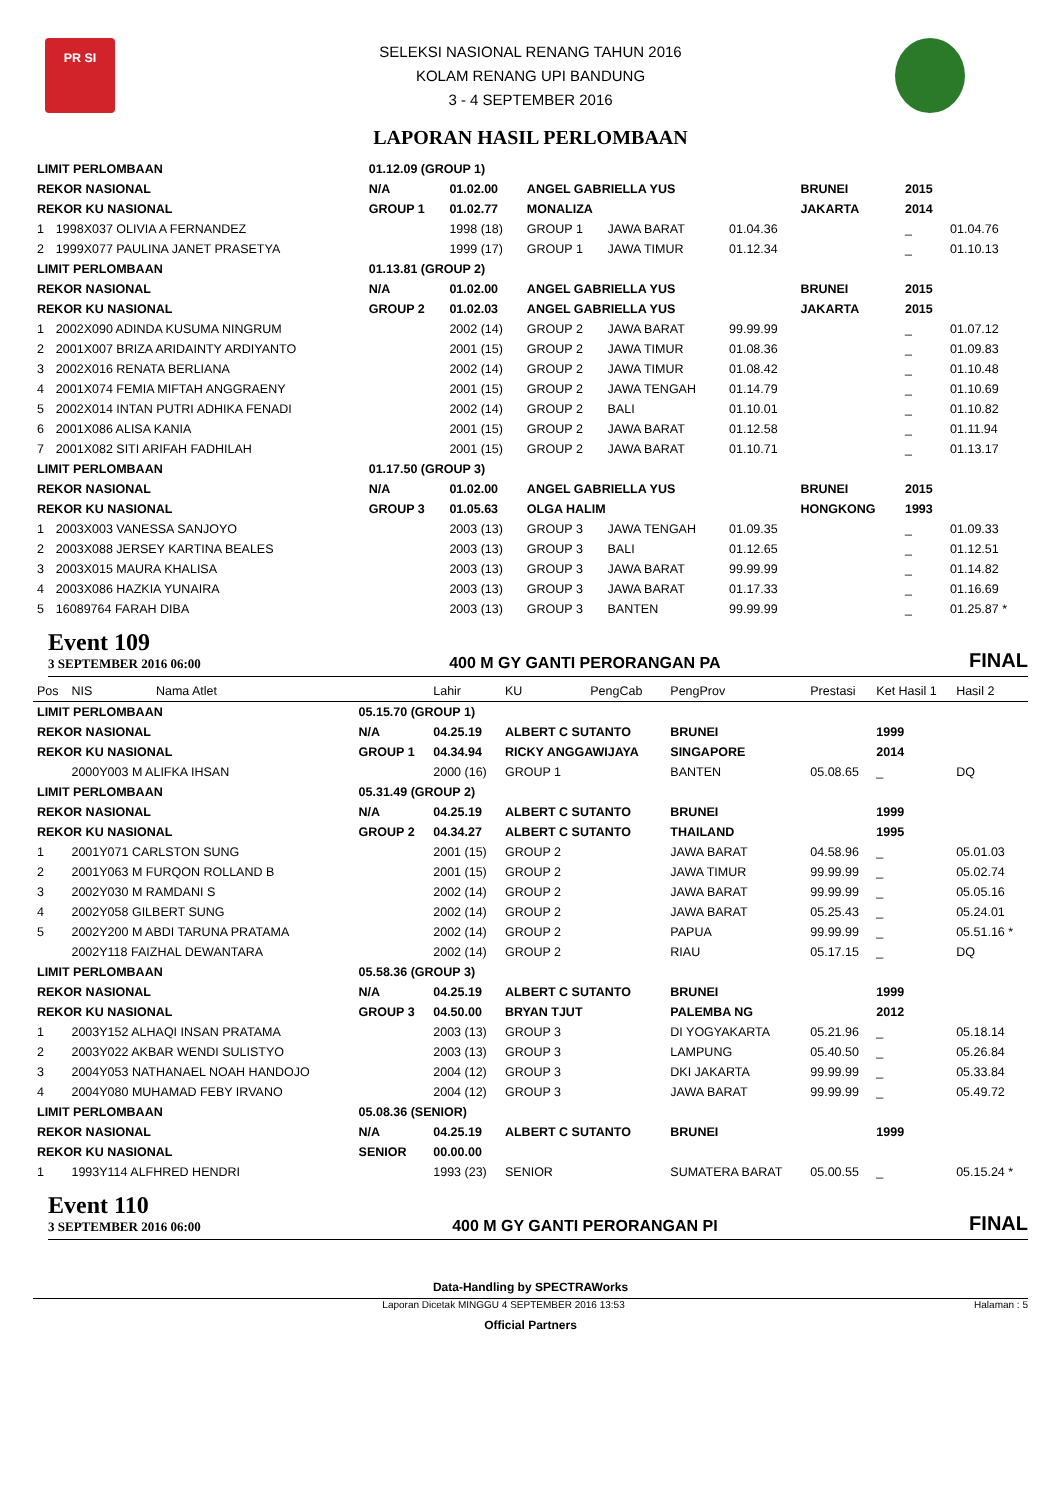PR SI
SELEKSI NASIONAL RENANG TAHUN 2016
KOLAM RENANG UPI BANDUNG
3 - 4 SEPTEMBER 2016
LAPORAN HASIL PERLOMBAAN
| LIMIT PERLOMBAAN | | 01.12.09 (GROUP 1) | | | | | | | |
| REKOR NASIONAL | | N/A | 01.02.00 | ANGEL GABRIELLA YUS | | | BRUNEI | 2015 | |
| REKOR KU NASIONAL | | GROUP 1 | 01.02.77 | MONALIZA | | | JAKARTA | 2014 | |
| 1 | 1998X037 OLIVIA A FERNANDEZ | | 1998 (18) | GROUP 1 | JAWA BARAT | 01.04.36 | | _ | 01.04.76 |
| 2 | 1999X077 PAULINA JANET PRASETYA | | 1999 (17) | GROUP 1 | JAWA TIMUR | 01.12.34 | | _ | 01.10.13 |
| LIMIT PERLOMBAAN | | 01.13.81 (GROUP 2) | | | | | | | |
| REKOR NASIONAL | | N/A | 01.02.00 | ANGEL GABRIELLA YUS | | | BRUNEI | 2015 | |
| REKOR KU NASIONAL | | GROUP 2 | 01.02.03 | ANGEL GABRIELLA YUS | | | JAKARTA | 2015 | |
| 1 | 2002X090 ADINDA KUSUMA NINGRUM | | 2002 (14) | GROUP 2 | JAWA BARAT | 99.99.99 | | _ | 01.07.12 |
| 2 | 2001X007 BRIZA ARIDAINTY ARDIYANTO | | 2001 (15) | GROUP 2 | JAWA TIMUR | 01.08.36 | | _ | 01.09.83 |
| 3 | 2002X016 RENATA BERLIANA | | 2002 (14) | GROUP 2 | JAWA TIMUR | 01.08.42 | | _ | 01.10.48 |
| 4 | 2001X074 FEMIA MIFTAH ANGGRAENY | | 2001 (15) | GROUP 2 | JAWA TENGAH | 01.14.79 | | _ | 01.10.69 |
| 5 | 2002X014 INTAN PUTRI ADHIKA FENADI | | 2002 (14) | GROUP 2 | BALI | 01.10.01 | | _ | 01.10.82 |
| 6 | 2001X086 ALISA KANIA | | 2001 (15) | GROUP 2 | JAWA BARAT | 01.12.58 | | _ | 01.11.94 |
| 7 | 2001X082 SITI ARIFAH FADHILAH | | 2001 (15) | GROUP 2 | JAWA BARAT | 01.10.71 | | _ | 01.13.17 |
| LIMIT PERLOMBAAN | | 01.17.50 (GROUP 3) | | | | | | | |
| REKOR NASIONAL | | N/A | 01.02.00 | ANGEL GABRIELLA YUS | | | BRUNEI | 2015 | |
| REKOR KU NASIONAL | | GROUP 3 | 01.05.63 | OLGA HALIM | | | HONGKONG | 1993 | |
| 1 | 2003X003 VANESSA SANJOYO | | 2003 (13) | GROUP 3 | JAWA TENGAH | 01.09.35 | | _ | 01.09.33 |
| 2 | 2003X088 JERSEY KARTINA BEALES | | 2003 (13) | GROUP 3 | BALI | 01.12.65 | | _ | 01.12.51 |
| 3 | 2003X015 MAURA KHALISA | | 2003 (13) | GROUP 3 | JAWA BARAT | 99.99.99 | | _ | 01.14.82 |
| 4 | 2003X086 HAZKIA YUNAIRA | | 2003 (13) | GROUP 3 | JAWA BARAT | 01.17.33 | | _ | 01.16.69 |
| 5 | 16089764 FARAH DIBA | | 2003 (13) | GROUP 3 | BANTEN | 99.99.99 | | _ | 01.25.87 * |
Event 109
3 SEPTEMBER 2016 06:00
400 M GY GANTI PERORANGAN PA
FINAL
| Pos | NIS | Nama Atlet | | Lahir | KU | PengCab | PengProv | Prestasi | Ket Hasil 1 | Hasil 2 |
| --- | --- | --- | --- | --- | --- | --- | --- | --- | --- | --- |
| LIMIT PERLOMBAAN | | | 05.15.70 (GROUP 1) | | | | | | | |
| REKOR NASIONAL | | | N/A | 04.25.19 | ALBERT C SUTANTO | | BRUNEI | | 1999 | |
| REKOR KU NASIONAL | | | GROUP 1 | 04.34.94 | RICKY ANGGAWIJAYA | | SINGAPORE | | 2014 | |
| | 2000Y003 M ALIFKA IHSAN | | | 2000 (16) | GROUP 1 | | BANTEN | 05.08.65 | _ | DQ |
| LIMIT PERLOMBAAN | | | 05.31.49 (GROUP 2) | | | | | | | |
| REKOR NASIONAL | | | N/A | 04.25.19 | ALBERT C SUTANTO | | BRUNEI | | 1999 | |
| REKOR KU NASIONAL | | | GROUP 2 | 04.34.27 | ALBERT C SUTANTO | | THAILAND | | 1995 | |
| 1 | 2001Y071 CARLSTON SUNG | | | 2001 (15) | GROUP 2 | | JAWA BARAT | 04.58.96 | _ | 05.01.03 |
| 2 | 2001Y063 M FURQON ROLLAND B | | | 2001 (15) | GROUP 2 | | JAWA TIMUR | 99.99.99 | _ | 05.02.74 |
| 3 | 2002Y030 M RAMDANI S | | | 2002 (14) | GROUP 2 | | JAWA BARAT | 99.99.99 | _ | 05.05.16 |
| 4 | 2002Y058 GILBERT SUNG | | | 2002 (14) | GROUP 2 | | JAWA BARAT | 05.25.43 | _ | 05.24.01 |
| 5 | 2002Y200 M ABDI TARUNA PRATAMA | | | 2002 (14) | GROUP 2 | | PAPUA | 99.99.99 | _ | 05.51.16 * |
| | 2002Y118 FAIZHAL DEWANTARA | | | 2002 (14) | GROUP 2 | | RIAU | 05.17.15 | _ | DQ |
| LIMIT PERLOMBAAN | | | 05.58.36 (GROUP 3) | | | | | | | |
| REKOR NASIONAL | | | N/A | 04.25.19 | ALBERT C SUTANTO | | BRUNEI | | 1999 | |
| REKOR KU NASIONAL | | | GROUP 3 | 04.50.00 | BRYAN TJUT | | PALEMBA NG | | 2012 | |
| 1 | 2003Y152 ALHAQI INSAN PRATAMA | | | 2003 (13) | GROUP 3 | | DI YOGYAKARTA | 05.21.96 | _ | 05.18.14 |
| 2 | 2003Y022 AKBAR WENDI SULISTYO | | | 2003 (13) | GROUP 3 | | LAMPUNG | 05.40.50 | _ | 05.26.84 |
| 3 | 2004Y053 NATHANAEL NOAH HANDOJO | | | 2004 (12) | GROUP 3 | | DKI JAKARTA | 99.99.99 | _ | 05.33.84 |
| 4 | 2004Y080 MUHAMAD FEBY IRVANO | | | 2004 (12) | GROUP 3 | | JAWA BARAT | 99.99.99 | _ | 05.49.72 |
| LIMIT PERLOMBAAN | | | 05.08.36 (SENIOR) | | | | | | | |
| REKOR NASIONAL | | | N/A | 04.25.19 | ALBERT C SUTANTO | | BRUNEI | | 1999 | |
| REKOR KU NASIONAL | | | SENIOR | 00.00.00 | | | | | | |
| 1 | 1993Y114 ALFHRED HENDRI | | | 1993 (23) | SENIOR | | SUMATERA BARAT | 05.00.55 | _ | 05.15.24 * |
Event 110
3 SEPTEMBER 2016 06:00
400 M GY GANTI PERORANGAN PI
FINAL
Data-Handling by SPECTRAWorks
Laporan Dicetak MINGGU 4 SEPTEMBER 2016 13:53 Halaman : 5
Official Partners